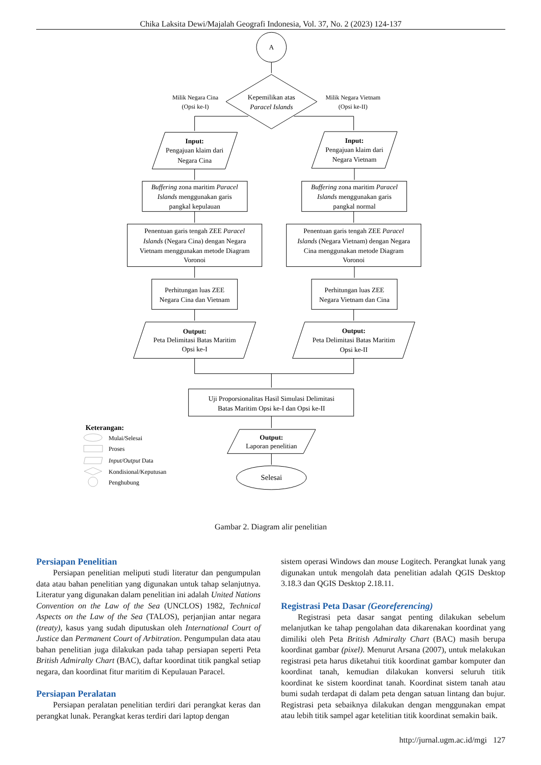Chika Laksita Dewi/Majalah Geografi Indonesia, Vol. 37, No. 2 (2023) 124-137
A
Kepemilikan atas
Paracel Islands
Milik Negara Cina
(Opsi ke-I)
Milik Negara Vietnam
(Opsi ke-II)
Input:
Pengajuan klaim dari
Negara Cina
Input:
Pengajuan klaim dari
Negara Vietnam
Buffering zona maritim Paracel
Islands menggunakan garis
pangkal kepulauan
Buffering zona maritim Paracel
Islands menggunakan garis
pangkal normal
Penentuan garis tengah ZEE Paracel
Islands (Negara Cina) dengan Negara
Vietnam menggunakan metode Diagram
Voronoi
Penentuan garis tengah ZEE Paracel
Islands (Negara Vietnam) dengan Negara
Cina menggunakan metode Diagram
Voronoi
Perhitungan luas ZEE
Negara Cina dan Vietnam
Perhitungan luas ZEE
Negara Vietnam dan Cina
Output:
Peta Delimitasi Batas Maritim
Opsi ke-I
Output:
Peta Delimitasi Batas Maritim
Opsi ke-II
Uji Proporsionalitas Hasil Simulasi Delimitasi
Batas Maritim Opsi ke-I dan Opsi ke-II
Output:
Laporan penelitian
Selesai
Keterangan:
Mulai/Selesai
Proses
Input/Output Data
Kondisional/Keputusan
Penghubung
Gambar 2. Diagram alir penelitian
Persiapan Penelitian
Persiapan penelitian meliputi studi literatur dan pengumpulan data atau bahan penelitian yang digunakan untuk tahap selanjutnya. Literatur yang digunakan dalam penelitian ini adalah United Nations Convention on the Law of the Sea (UNCLOS) 1982, Technical Aspects on the Law of the Sea (TALOS), perjanjian antar negara (treaty), kasus yang sudah diputuskan oleh International Court of Justice dan Permanent Court of Arbitration. Pengumpulan data atau bahan penelitian juga dilakukan pada tahap persiapan seperti Peta British Admiralty Chart (BAC), daftar koordinat titik pangkal setiap negara, dan koordinat fitur maritim di Kepulauan Paracel.
Persiapan Peralatan
Persiapan peralatan penelitian terdiri dari perangkat keras dan perangkat lunak. Perangkat keras terdiri dari laptop dengan
sistem operasi Windows dan mouse Logitech. Perangkat lunak yang digunakan untuk mengolah data penelitian adalah QGIS Desktop 3.18.3 dan QGIS Desktop 2.18.11.
Registrasi Peta Dasar (Georeferencing)
Registrasi peta dasar sangat penting dilakukan sebelum melanjutkan ke tahap pengolahan data dikarenakan koordinat yang dimiliki oleh Peta British Admiralty Chart (BAC) masih berupa koordinat gambar (pixel). Menurut Arsana (2007), untuk melakukan registrasi peta harus diketahui titik koordinat gambar komputer dan koordinat tanah, kemudian dilakukan konversi seluruh titik koordinat ke sistem koordinat tanah. Koordinat sistem tanah atau bumi sudah terdapat di dalam peta dengan satuan lintang dan bujur. Registrasi peta sebaiknya dilakukan dengan menggunakan empat atau lebih titik sampel agar ketelitian titik koordinat semakin baik.
http://jurnal.ugm.ac.id/mgi 127